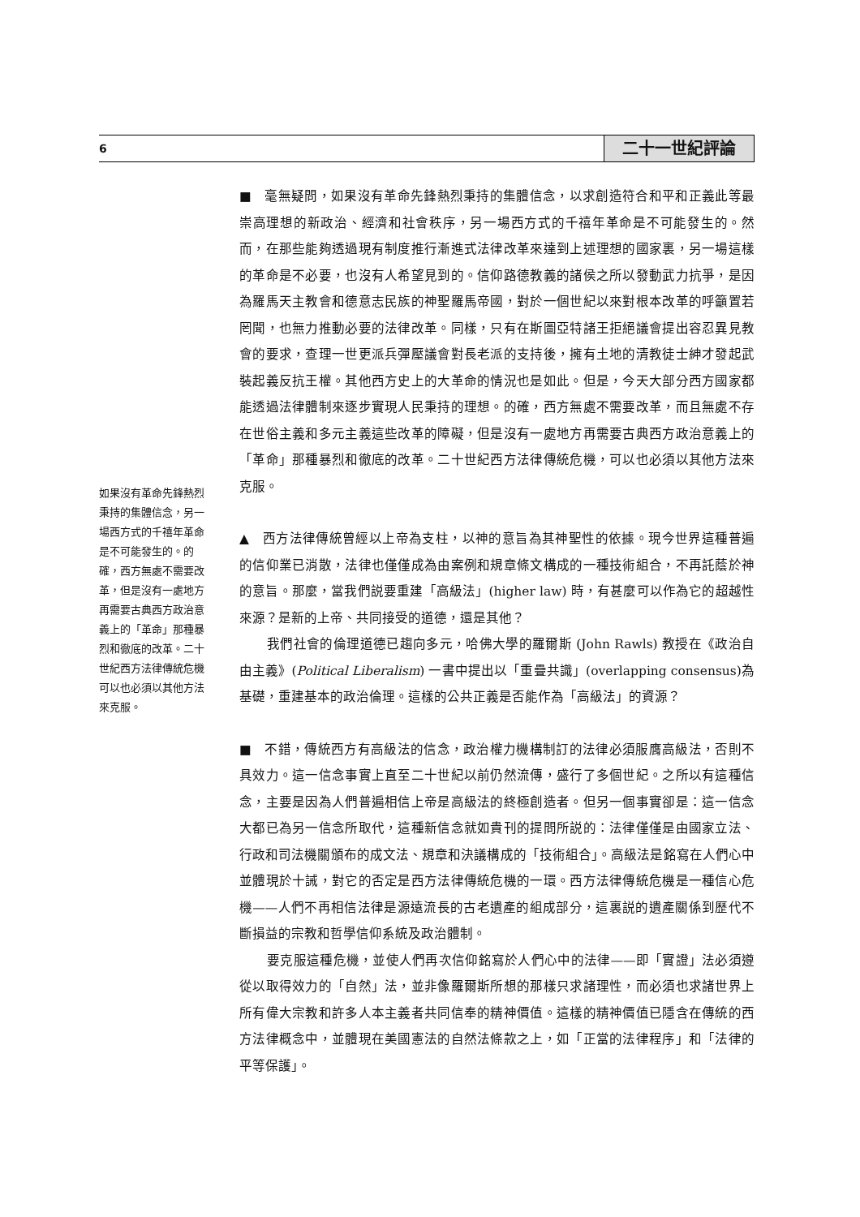6 二十一世紀評論
■　毫無疑問，如果沒有革命先鋒熱烈秉持的集體信念，以求創造符合和平和正義此等最崇高理想的新政治、經濟和社會秩序，另一場西方式的千禧年革命是不可能發生的。然而，在那些能夠透過現有制度推行漸進式法律改革來達到上述理想的國家裏，另一場這樣的革命是不必要，也沒有人希望見到的。信仰路德教義的諸侯之所以發動武力抗爭，是因為羅馬天主教會和德意志民族的神聖羅馬帝國，對於一個世紀以來對根本改革的呼籲置若罔聞，也無力推動必要的法律改革。同樣，只有在斯圖亞特諸王拒絕議會提出容忍異見教會的要求，查理一世更派兵彈壓議會對長老派的支持後，擁有土地的清教徒士紳才發起武裝起義反抗王權。其他西方史上的大革命的情況也是如此。但是，今天大部分西方國家都能透過法律體制來逐步實現人民秉持的理想。的確，西方無處不需要改革，而且無處不存在世俗主義和多元主義這些改革的障礙，但是沒有一處地方再需要古典西方政治意義上的「革命」那種暴烈和徹底的改革。二十世紀西方法律傳統危機，可以也必須以其他方法來克服。
▲　西方法律傳統曾經以上帝為支柱，以神的意旨為其神聖性的依據。現今世界這種普遍的信仰業已消散，法律也僅僅成為由案例和規章條文構成的一種技術組合，不再託蔭於神的意旨。那麼，當我們説要重建「高級法」(higher law) 時，有甚麼可以作為它的超越性來源？是新的上帝、共同接受的道德，還是其他？
我們社會的倫理道德已趨向多元，哈佛大學的羅爾斯 (John Rawls) 教授在《政治自由主義》(Political Liberalism) 一書中提出以「重疊共識」(overlapping consensus)為基礎，重建基本的政治倫理。這樣的公共正義是否能作為「高級法」的資源？
■　不錯，傳統西方有高級法的信念，政治權力機構制訂的法律必須服膺高級法，否則不具效力。這一信念事實上直至二十世紀以前仍然流傳，盛行了多個世紀。之所以有這種信念，主要是因為人們普遍相信上帝是高級法的終極創造者。但另一個事實卻是：這一信念大都已為另一信念所取代，這種新信念就如貴刊的提問所説的：法律僅僅是由國家立法、行政和司法機關頒布的成文法、規章和決議構成的「技術組合」。高級法是銘寫在人們心中並體現於十誡，對它的否定是西方法律傳統危機的一環。西方法律傳統危機是一種信心危機——人們不再相信法律是源遠流長的古老遺產的組成部分，這裏説的遺產關係到歷代不斷損益的宗教和哲學信仰系統及政治體制。
要克服這種危機，並使人們再次信仰銘寫於人們心中的法律——即「實證」法必須遵從以取得效力的「自然」法，並非像羅爾斯所想的那樣只求諸理性，而必須也求諸世界上所有偉大宗教和許多人本主義者共同信奉的精神價值。這樣的精神價值已隱含在傳統的西方法律概念中，並體現在美國憲法的自然法條款之上，如「正當的法律程序」和「法律的平等保護」。
如果沒有革命先鋒熱烈秉持的集體信念，另一場西方式的千禧年革命是不可能發生的。的確，西方無處不需要改革，但是沒有一處地方再需要古典西方政治意義上的「革命」那種暴烈和徹底的改革。二十世紀西方法律傳統危機可以也必須以其他方法來克服。